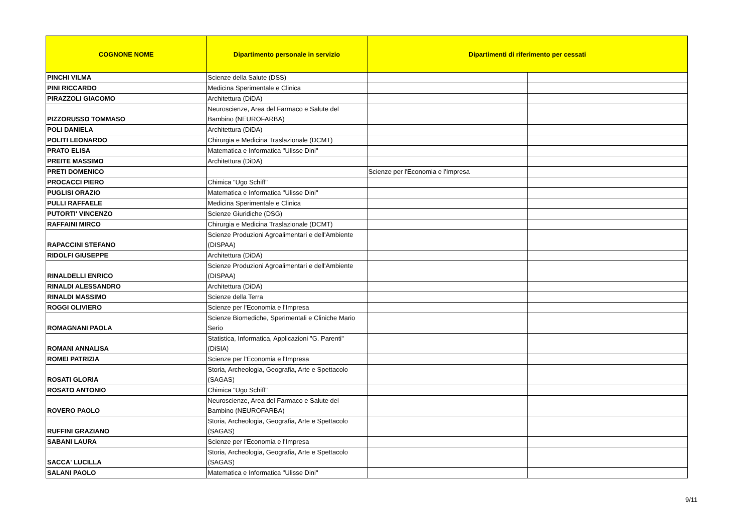| COGNONE NOME | Dipartimento personale in servizio | Dipartimenti di riferimento per cessati | |
| --- | --- | --- | --- |
| PINCHI VILMA | Scienze della Salute (DSS) | | |
| PINI RICCARDO | Medicina Sperimentale e Clinica | | |
| PIRAZZOLI GIACOMO | Architettura (DiDA) | | |
| PIZZORUSSO TOMMASO | Neuroscienze, Area del Farmaco e Salute del Bambino (NEUROFARBA) | | |
| POLI DANIELA | Architettura (DiDA) | | |
| POLITI LEONARDO | Chirurgia e Medicina Traslazionale (DCMT) | | |
| PRATO ELISA | Matematica e Informatica "Ulisse Dini" | | |
| PREITE MASSIMO | Architettura (DiDA) | | |
| PRETI DOMENICO | | Scienze per l'Economia e l'Impresa | |
| PROCACCI PIERO | Chimica "Ugo Schiff" | | |
| PUGLISI ORAZIO | Matematica e Informatica "Ulisse Dini" | | |
| PULLI RAFFAELE | Medicina Sperimentale e Clinica | | |
| PUTORTI' VINCENZO | Scienze Giuridiche (DSG) | | |
| RAFFAINI MIRCO | Chirurgia e Medicina Traslazionale (DCMT) | | |
| RAPACCINI STEFANO | Scienze Produzioni Agroalimentari e dell'Ambiente (DISPAA) | | |
| RIDOLFI GIUSEPPE | Architettura (DiDA) | | |
| RINALDELLI ENRICO | Scienze Produzioni Agroalimentari e dell'Ambiente (DISPAA) | | |
| RINALDI ALESSANDRO | Architettura (DiDA) | | |
| RINALDI MASSIMO | Scienze della Terra | | |
| ROGGI OLIVIERO | Scienze per l'Economia e l'Impresa | | |
| ROMAGNANI PAOLA | Scienze Biomediche, Sperimentali e Cliniche Mario Serio | | |
| ROMANI ANNALISA | Statistica, Informatica, Applicazioni "G. Parenti" (DiSIA) | | |
| ROMEI PATRIZIA | Scienze per l'Economia e l'Impresa | | |
| ROSATI GLORIA | Storia, Archeologia, Geografia, Arte e Spettacolo (SAGAS) | | |
| ROSATO ANTONIO | Chimica "Ugo Schiff" | | |
| ROVERO PAOLO | Neuroscienze, Area del Farmaco e Salute del Bambino (NEUROFARBA) | | |
| RUFFINI GRAZIANO | Storia, Archeologia, Geografia, Arte e Spettacolo (SAGAS) | | |
| SABANI LAURA | Scienze per l'Economia e l'Impresa | | |
| SACCA' LUCILLA | Storia, Archeologia, Geografia, Arte e Spettacolo (SAGAS) | | |
| SALANI PAOLO | Matematica e Informatica "Ulisse Dini" | | |
9/11